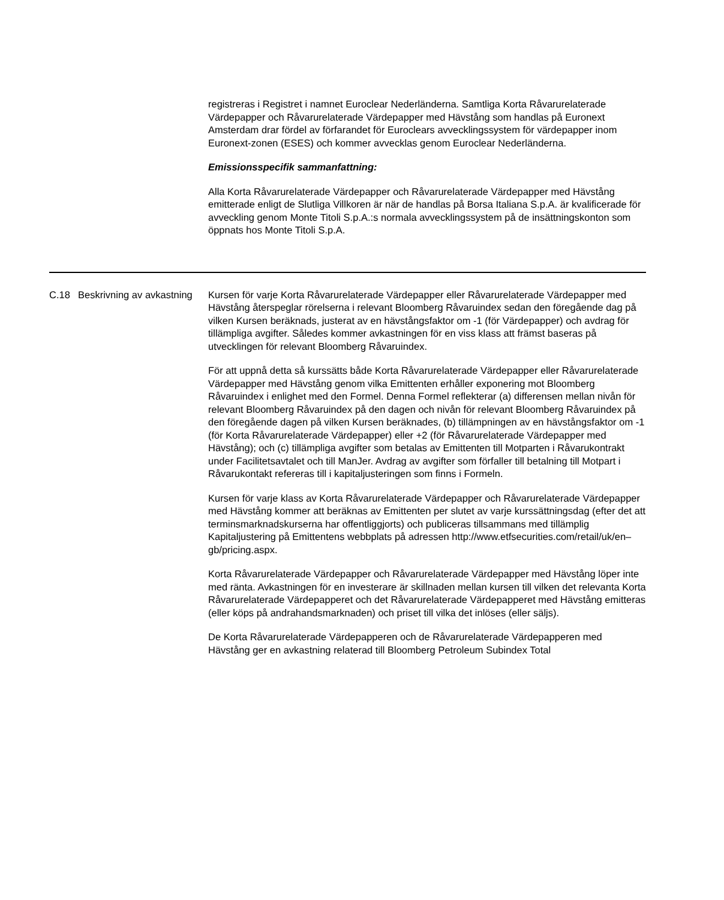registreras i Registret i namnet Euroclear Nederländerna. Samtliga Korta Råvarurelaterade Värdepapper och Råvarurelaterade Värdepapper med Hävstång som handlas på Euronext Amsterdam drar fördel av förfarandet för Euroclears avvecklingssystem för värdepapper inom Euronext-zonen (ESES) och kommer avvecklas genom Euroclear Nederländerna.
Emissionsspecifik sammanfattning:
Alla Korta Råvarurelaterade Värdepapper och Råvarurelaterade Värdepapper med Hävstång emitterade enligt de Slutliga Villkoren är när de handlas på Borsa Italiana S.p.A. är kvalificerade för avveckling genom Monte Titoli S.p.A.:s normala avvecklingssystem på de insättningskonton som öppnats hos Monte Titoli S.p.A.
| C.18 | Beskrivning av avkastning | Kursen för varje Korta Råvarurelaterade Värdepapper eller Råvarurelaterade Värdepapper med Hävstång återspeglar rörelserna i relevant Bloomberg Råvaruindex sedan den föregående dag på vilken Kursen beräknads, justerat av en hävstångsfaktor om -1 (för Värdepapper) och avdrag för tillämpliga avgifter. Således kommer avkastningen för en viss klass att främst baseras på utvecklingen för relevant Bloomberg Råvaruindex. För att uppnå detta så kurssätts både Korta Råvarurelaterade Värdepapper eller Råvarurelaterade Värdepapper med Hävstång genom vilka Emittenten erhåller exponering mot Bloomberg Råvaruindex i enlighet med den Formel. Denna Formel reflekterar (a) differensen mellan nivån för relevant Bloomberg Råvaruindex på den dagen och nivån för relevant Bloomberg Råvaruindex på den föregående dagen på vilken Kursen beräknades, (b) tillämpningen av en hävstångsfaktor om -1 (för Korta Råvarurelaterade Värdepapper) eller +2 (för Råvarurelaterade Värdepapper med Hävstång); och (c) tillämpliga avgifter som betalas av Emittenten till Motparten i Råvarukontrakt under Facilitetsavtalet och till ManJer. Avdrag av avgifter som förfaller till betalning till Motpart i Råvarukontakt refereras till i kapitaljusteringen som finns i Formeln. Kursen för varje klass av Korta Råvarurelaterade Värdepapper och Råvarurelaterade Värdepapper med Hävstång kommer att beräknas av Emittenten per slutet av varje kurssättningsdag (efter det att terminsmarknadskurserna har offentliggjorts) och publiceras tillsammans med tillämplig Kapitaljustering på Emittentens webbplats på adressen http://www.etfsecurities.com/retail/uk/en–gb/pricing.aspx. Korta Råvarurelaterade Värdepapper och Råvarurelaterade Värdepapper med Hävstång löper inte med ränta. Avkastningen för en investerare är skillnaden mellan kursen till vilken det relevanta Korta Råvarurelaterade Värdepapperet och det Råvarurelaterade Värdepapperet med Hävstång emitteras (eller köps på andrahandsmarknaden) och priset till vilka det inlöses (eller säljs). De Korta Råvarurelaterade Värdepapperen och de Råvarurelaterade Värdepapperen med Hävstång ger en avkastning relaterad till Bloomberg Petroleum Subindex Total |